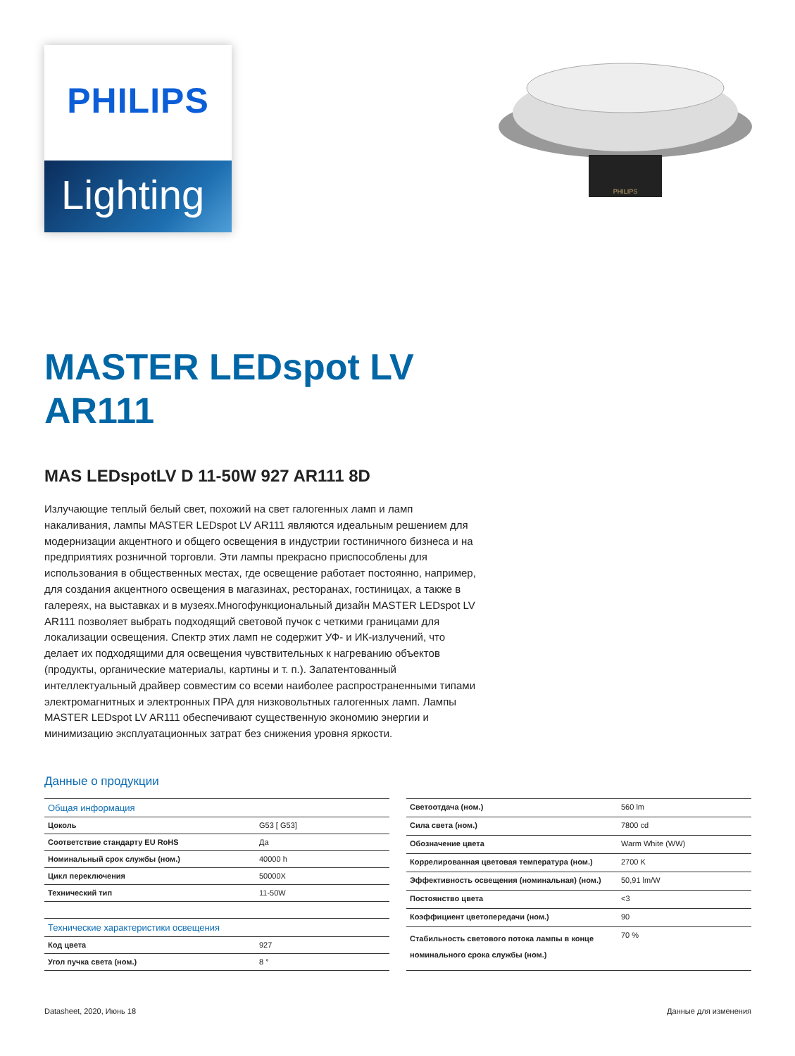PHILIPS
Lighting
PHILIPS
MASTER LEDspot LV
AR111
MAS LEDspotLV D 11-50W 927 AR111 8D
Излучающие теплый белый свет, похожий на свет галогенных ламп и ламп накаливания, лампы MASTER LEDspot LV AR111 являются идеальным решением для модернизации акцентного и общего освещения в индустрии гостиничного бизнеса и на предприятиях розничной торговли. Эти лампы прекрасно приспособлены для использования в общественных местах, где освещение работает постоянно, например, для создания акцентного освещения в магазинах, ресторанах, гостиницах, а также в галереях, на выставках и в музеях.Многофункциональный дизайн MASTER LEDspot LV AR111 позволяет выбрать подходящий световой пучок с четкими границами для локализации освещения. Спектр этих ламп не содержит УФ- и ИК-излучений, что делает их подходящими для освещения чувствительных к нагреванию объектов (продукты, органические материалы, картины и т. п.). Запатентованный интеллектуальный драйвер совместим со всеми наиболее распространенными типами электромагнитных и электронных ПРА для низковольтных галогенных ламп. Лампы MASTER LEDspot LV AR111 обеспечивают существенную экономию энергии и минимизацию эксплуатационных затрат без снижения уровня яркости.
Данные о продукции
| Общая информация | |
| Цоколь | G53 [ G53] |
| Соответствие стандарту EU RoHS | Да |
| Номинальный срок службы (ном.) | 40000 h |
| Цикл переключения | 50000X |
| Технический тип | 11-50W |
| Технические характеристики освещения | |
| Код цвета | 927 |
| Угол пучка света (ном.) | 8 ° |
| Светоотдача (ном.) | 560 lm |
| Сила света (ном.) | 7800 cd |
| Обозначение цвета | Warm White (WW) |
| Коррелированная цветовая температура (ном.) | 2700 K |
| Эффективность освещения (номинальная) (ном.) | 50,91 lm/W |
| Постоянство цвета | <3 |
| Коэффициент цветопередачи (ном.) | 90 |
| Стабильность светового потока лампы в конце номинального срока службы (ном.) | 70 % |
Datasheet, 2020, Июнь 18 Данные для изменения